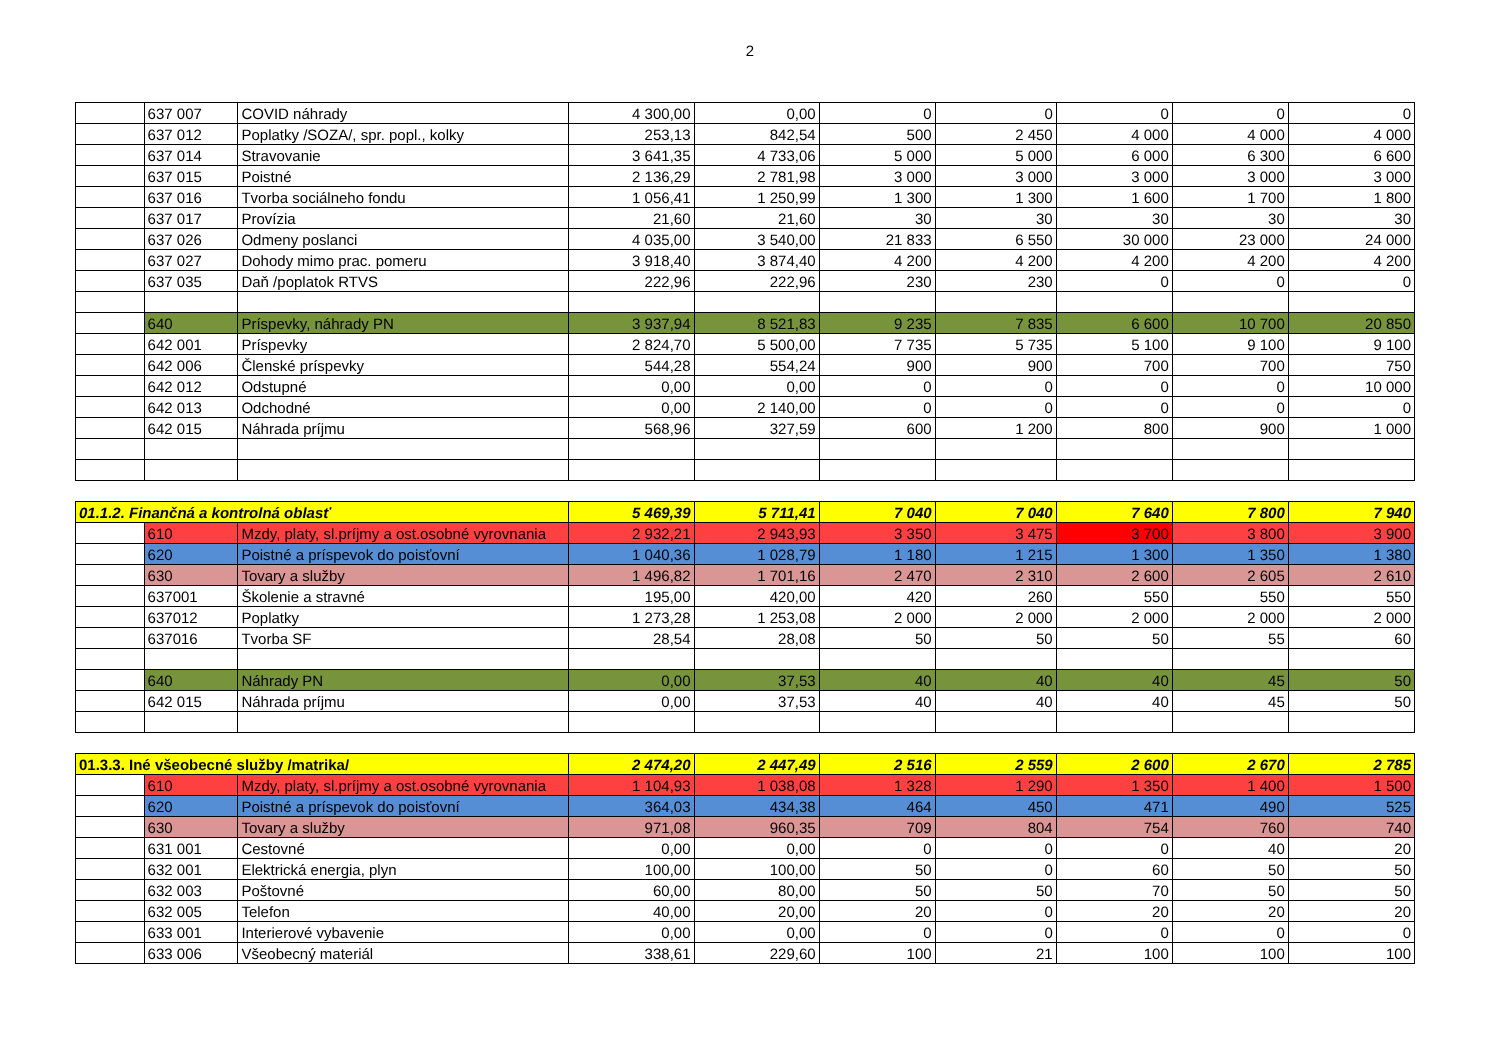2
| | 637 007 | COVID náhrady | 4 300,00 | 0,00 | 0 | 0 | 0 | 0 | 0 |
| | 637 012 | Poplatky /SOZA/, spr. popl., kolky | 253,13 | 842,54 | 500 | 2 450 | 4 000 | 4 000 | 4 000 |
| | 637 014 | Stravovanie | 3 641,35 | 4 733,06 | 5 000 | 5 000 | 6 000 | 6 300 | 6 600 |
| | 637 015 | Poistné | 2 136,29 | 2 781,98 | 3 000 | 3 000 | 3 000 | 3 000 | 3 000 |
| | 637 016 | Tvorba sociálneho fondu | 1 056,41 | 1 250,99 | 1 300 | 1 300 | 1 600 | 1 700 | 1 800 |
| | 637 017 | Provízia | 21,60 | 21,60 | 30 | 30 | 30 | 30 | 30 |
| | 637 026 | Odmeny poslanci | 4 035,00 | 3 540,00 | 21 833 | 6 550 | 30 000 | 23 000 | 24 000 |
| | 637 027 | Dohody mimo prac. pomeru | 3 918,40 | 3 874,40 | 4 200 | 4 200 | 4 200 | 4 200 | 4 200 |
| | 637 035 | Daň /poplatok RTVS | 222,96 | 222,96 | 230 | 230 | 0 | 0 | 0 |
| | 640 | Príspevky, náhrady PN | 3 937,94 | 8 521,83 | 9 235 | 7 835 | 6 600 | 10 700 | 20 850 |
| | 642 001 | Príspevky | 2 824,70 | 5 500,00 | 7 735 | 5 735 | 5 100 | 9 100 | 9 100 |
| | 642 006 | Členské príspevky | 544,28 | 554,24 | 900 | 900 | 700 | 700 | 750 |
| | 642 012 | Odstupné | 0,00 | 0,00 | 0 | 0 | 0 | 0 | 10 000 |
| | 642 013 | Odchodné | 0,00 | 2 140,00 | 0 | 0 | 0 | 0 | 0 |
| | 642 015 | Náhrada príjmu | 568,96 | 327,59 | 600 | 1 200 | 800 | 900 | 1 000 |
| 01.1.2. Finančná a kontrolná oblasť | | | 5 469,39 | 5 711,41 | 7 040 | 7 040 | 7 640 | 7 800 | 7 940 |
| | 610 | Mzdy, platy, sl.príjmy a ost.osobné vyrovnania | 2 932,21 | 2 943,93 | 3 350 | 3 475 | 3 700 | 3 800 | 3 900 |
| | 620 | Poistné a príspevok do poisťovní | 1 040,36 | 1 028,79 | 1 180 | 1 215 | 1 300 | 1 350 | 1 380 |
| | 630 | Tovary a služby | 1 496,82 | 1 701,16 | 2 470 | 2 310 | 2 600 | 2 605 | 2 610 |
| | 637001 | Školenie a stravné | 195,00 | 420,00 | 420 | 260 | 550 | 550 | 550 |
| | 637012 | Poplatky | 1 273,28 | 1 253,08 | 2 000 | 2 000 | 2 000 | 2 000 | 2 000 |
| | 637016 | Tvorba SF | 28,54 | 28,08 | 50 | 50 | 50 | 55 | 60 |
| | 640 | Náhrady PN | 0,00 | 37,53 | 40 | 40 | 40 | 45 | 50 |
| | 642 015 | Náhrada príjmu | 0,00 | 37,53 | 40 | 40 | 40 | 45 | 50 |
| 01.3.3. Iné všeobecné služby /matrika/ | | | 2 474,20 | 2 447,49 | 2 516 | 2 559 | 2 600 | 2 670 | 2 785 |
| | 610 | Mzdy, platy, sl.príjmy a ost.osobné vyrovnania | 1 104,93 | 1 038,08 | 1 328 | 1 290 | 1 350 | 1 400 | 1 500 |
| | 620 | Poistné a príspevok do poisťovní | 364,03 | 434,38 | 464 | 450 | 471 | 490 | 525 |
| | 630 | Tovary a služby | 971,08 | 960,35 | 709 | 804 | 754 | 760 | 740 |
| | 631 001 | Cestovné | 0,00 | 0,00 | 0 | 0 | 0 | 40 | 20 |
| | 632 001 | Elektrická energia, plyn | 100,00 | 100,00 | 50 | 0 | 60 | 50 | 50 |
| | 632 003 | Poštovné | 60,00 | 80,00 | 50 | 50 | 70 | 50 | 50 |
| | 632 005 | Telefon | 40,00 | 20,00 | 20 | 0 | 20 | 20 | 20 |
| | 633 001 | Interierové vybavenie | 0,00 | 0,00 | 0 | 0 | 0 | 0 | 0 |
| | 633 006 | Všeobecný materiál | 338,61 | 229,60 | 100 | 21 | 100 | 100 | 100 |